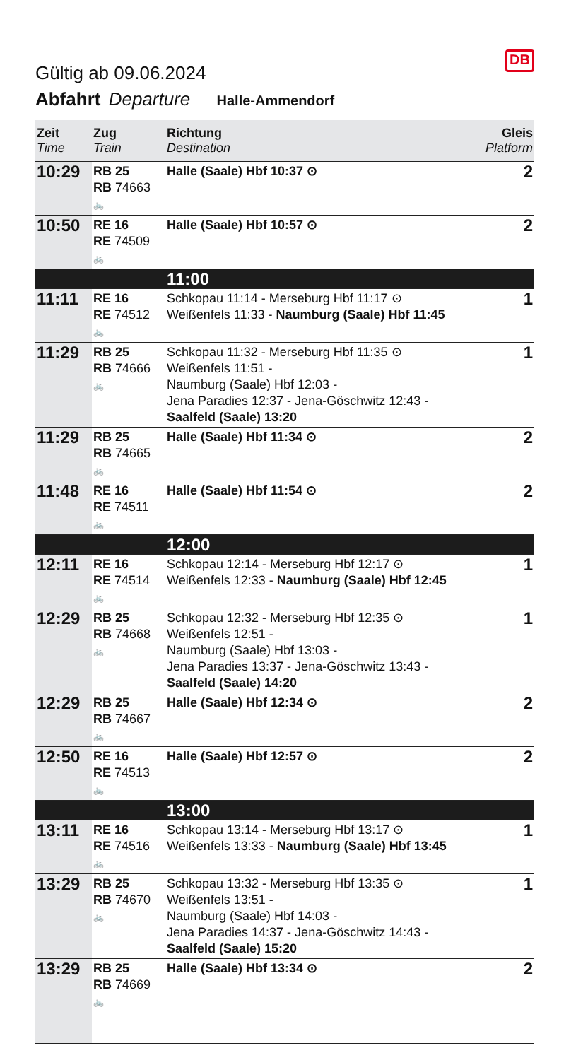Gültig ab 09.06.2024
DB
Abfahrt Departure Halle-Ammendorf
| Zeit Time | Zug Train | Richtung Destination | Gleis Platform |
| --- | --- | --- | --- |
| 10:29 | RB 25 RB 74663 🚲 | Halle (Saale) Hbf 10:37 ⊙ | 2 |
| 10:50 | RE 16 RE 74509 🚲 | Halle (Saale) Hbf 10:57 ⊙ | 2 |
| | | 11:00 | |
| 11:11 | RE 16 RE 74512 🚲 | Schkopau 11:14 - Merseburg Hbf 11:17 ⊙ Weißenfels 11:33 - Naumburg (Saale) Hbf 11:45 | 1 |
| 11:29 | RB 25 RB 74666 🚲 | Schkopau 11:32 - Merseburg Hbf 11:35 ⊙ Weißenfels 11:51 - Naumburg (Saale) Hbf 12:03 - Jena Paradies 12:37 - Jena-Göschwitz 12:43 - Saalfeld (Saale) 13:20 | 1 |
| 11:29 | RB 25 RB 74665 🚲 | Halle (Saale) Hbf 11:34 ⊙ | 2 |
| 11:48 | RE 16 RE 74511 🚲 | Halle (Saale) Hbf 11:54 ⊙ | 2 |
| | | 12:00 | |
| 12:11 | RE 16 RE 74514 🚲 | Schkopau 12:14 - Merseburg Hbf 12:17 ⊙ Weißenfels 12:33 - Naumburg (Saale) Hbf 12:45 | 1 |
| 12:29 | RB 25 RB 74668 🚲 | Schkopau 12:32 - Merseburg Hbf 12:35 ⊙ Weißenfels 12:51 - Naumburg (Saale) Hbf 13:03 - Jena Paradies 13:37 - Jena-Göschwitz 13:43 - Saalfeld (Saale) 14:20 | 1 |
| 12:29 | RB 25 RB 74667 🚲 | Halle (Saale) Hbf 12:34 ⊙ | 2 |
| 12:50 | RE 16 RE 74513 🚲 | Halle (Saale) Hbf 12:57 ⊙ | 2 |
| | | 13:00 | |
| 13:11 | RE 16 RE 74516 🚲 | Schkopau 13:14 - Merseburg Hbf 13:17 ⊙ Weißenfels 13:33 - Naumburg (Saale) Hbf 13:45 | 1 |
| 13:29 | RB 25 RB 74670 🚲 | Schkopau 13:32 - Merseburg Hbf 13:35 ⊙ Weißenfels 13:51 - Naumburg (Saale) Hbf 14:03 - Jena Paradies 14:37 - Jena-Göschwitz 14:43 - Saalfeld (Saale) 15:20 | 1 |
| 13:29 | RB 25 RB 74669 🚲 | Halle (Saale) Hbf 13:34 ⊙ | 2 |